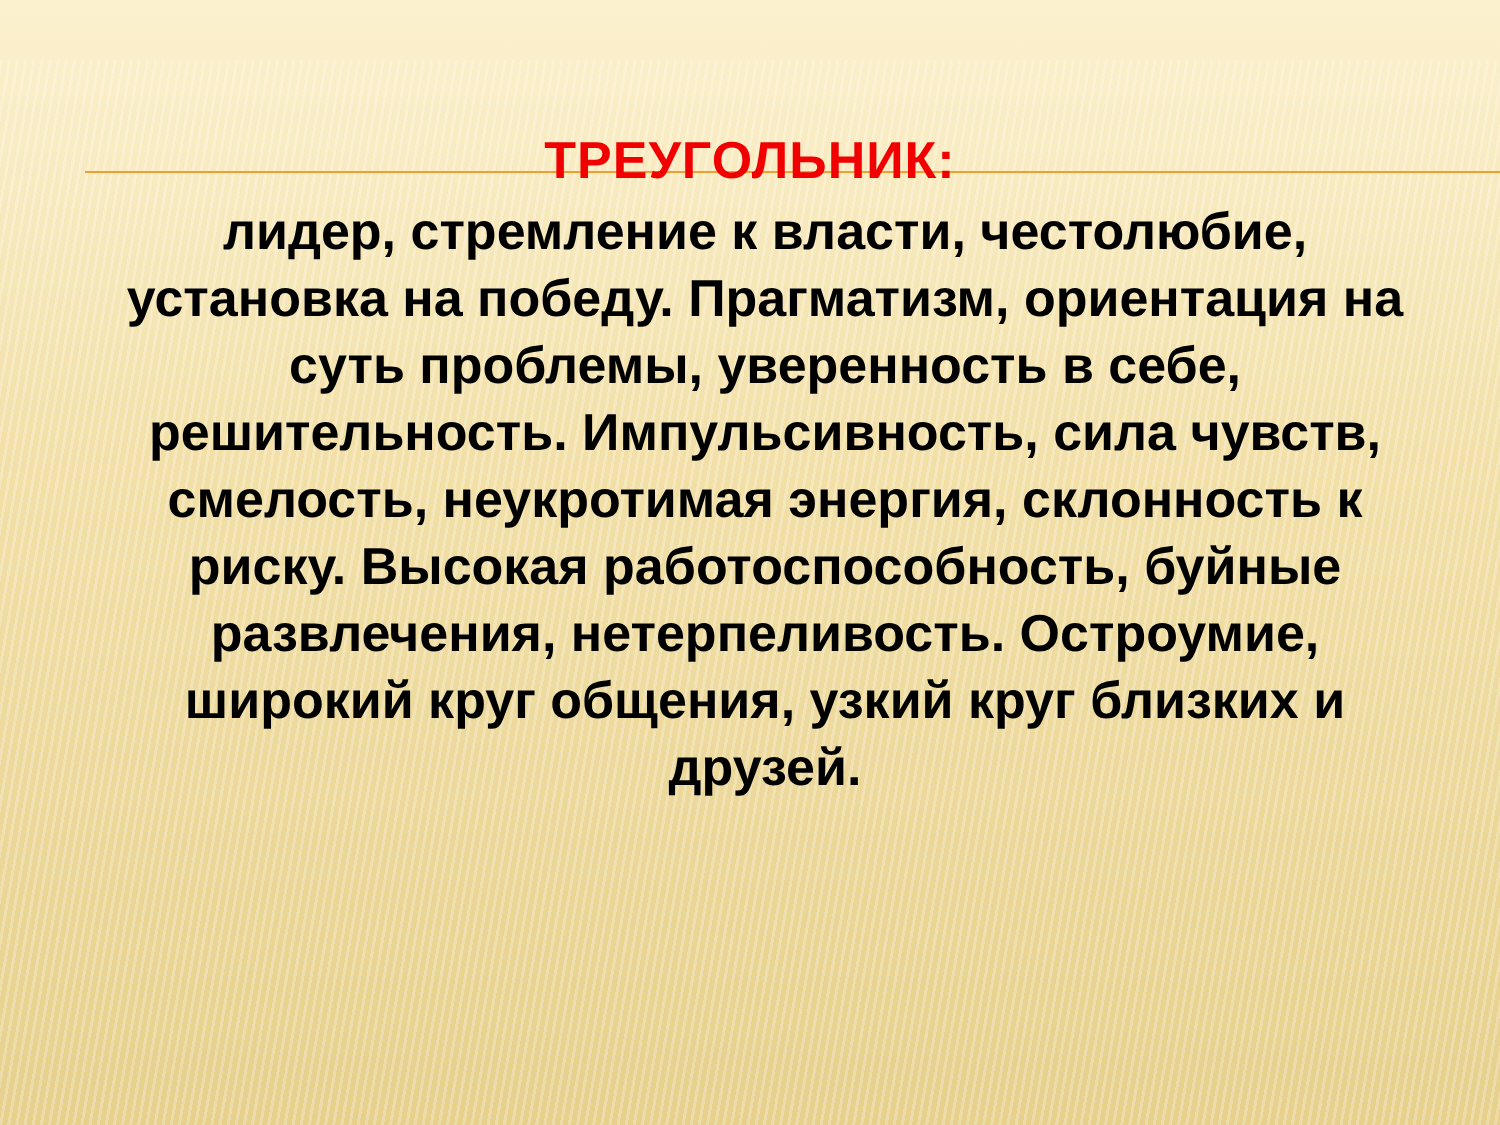ТРЕУГОЛЬНИК:
лидер, стремление к власти, честолюбие, установка на победу. Прагматизм, ориентация на суть проблемы, уверенность в себе, решительность. Импульсивность, сила чувств, смелость, неукротимая энергия, склонность к риску. Высокая работоспособность, буйные развлечения, нетерпеливость. Остроумие, широкий круг общения, узкий круг близких и друзей.